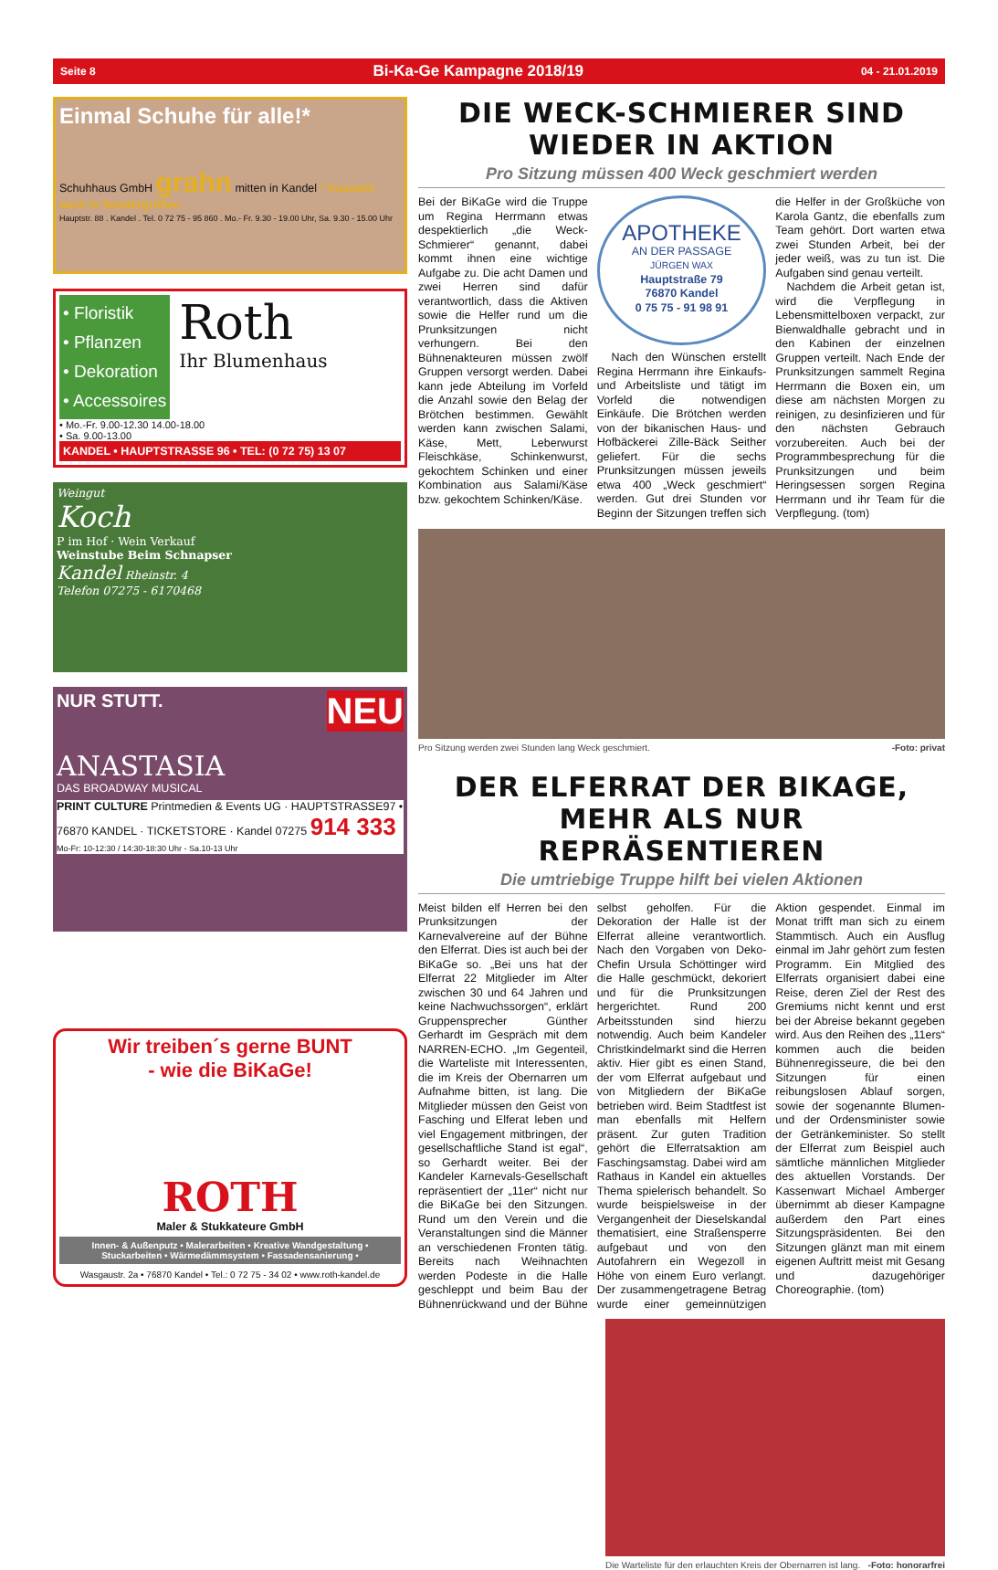Seite 8 Bi-Ka-Ge Kampagne 2018/19 04 - 21.01.2019
Einmal Schuhe für alle!*
Schuhhaus GmbH grahn mitten in Kandel * Auswahl auch in Sondergrößen
Hauptstr. 88 . Kandel . Tel. 0 72 75 - 95 860 . Mo.- Fr. 9.30 - 19.00 Uhr, Sa. 9.30 - 15.00 Uhr
• Floristik
• Pflanzen
• Dekoration
• Accessoires
Roth
Ihr Blumenhaus
• Mo.-Fr. 9.00-12.30 14.00-18.00
• Sa. 9.00-13.00
KANDEL • HAUPTSTRASSE 96 • TEL: (0 72 75) 13 07
Weingut
Koch
P im Hof · Wein Verkauf
Weinstube Beim Schnapser
Kandel Rheinstr. 4
Telefon 07275 - 6170468
NUR STUTT. NEU
ANASTASIA
DAS BROADWAY MUSICAL
PRINT CULTURE Printmedien & Events UG · HAUPTSTRASSE97 • 76870 KANDEL · TICKETSTORE · Kandel 07275 914 333
Mo-Fr: 10-12:30 / 14:30-18:30 Uhr - Sa.10-13 Uhr
Wir treiben´s gerne BUNT
- wie die BiKaGe!
ROTH
Maler & Stukkateure GmbH
Innen- & Außenputz • Malerarbeiten • Kreative Wandgestaltung • Stuckarbeiten • Wärmedämmsystem • Fassadensanierung •
Wasgaustr. 2a • 76870 Kandel • Tel.: 0 72 75 - 34 02 • www.roth-kandel.de
DIE WECK-SCHMIERER SIND WIEDER IN AKTION
Pro Sitzung müssen 400 Weck geschmiert werden
Bei der BiKaGe wird die Truppe um Regina Herrmann etwas despektierlich „die Weck-Schmierer“ genannt, dabei kommt ihnen eine wichtige Aufgabe zu. Die acht Damen und zwei Herren sind dafür verantwortlich, dass die Aktiven sowie die Helfer rund um die Prunksitzungen nicht verhungern. Bei den Bühnenakteuren müssen zwölf Gruppen versorgt werden. Dabei kann jede Abteilung im Vorfeld die Anzahl sowie den Belag der Brötchen bestimmen. Gewählt werden kann zwischen Salami, Käse, Mett, Leberwurst Fleischkäse, Schinkenwurst, gekochtem Schinken und einer Kombination aus Salami/Käse bzw. gekochtem Schinken/Käse.
APOTHEKE
AN DER PASSAGE
JÜRGEN WAX
Hauptstraße 79
76870 Kandel
0 75 75 - 91 98 91
Nach den Wünschen erstellt Regina Herrmann ihre Einkaufs- und Arbeitsliste und tätigt im Vorfeld die notwendigen Einkäufe. Die Brötchen werden von der bikanischen Haus- und Hofbäckerei Zille-Bäck Seither geliefert. Für die sechs Prunksitzungen müssen jeweils etwa 400 „Weck geschmiert“ werden. Gut drei Stunden vor Beginn der Sitzungen treffen sich die Helfer in der Großküche von Karola Gantz, die ebenfalls zum Team gehört. Dort warten etwa zwei Stunden Arbeit, bei der jeder weiß, was zu tun ist. Die Aufgaben sind genau verteilt.
Nachdem die Arbeit getan ist, wird die Verpflegung in Lebensmittelboxen verpackt, zur Bienwaldhalle gebracht und in den Kabinen der einzelnen Gruppen verteilt. Nach Ende der Prunksitzungen sammelt Regina Herrmann die Boxen ein, um diese am nächsten Morgen zu reinigen, zu desinfizieren und für den nächsten Gebrauch vorzubereiten. Auch bei der Programmbesprechung für die Prunksitzungen und beim Heringsessen sorgen Regina Herrmann und ihr Team für die Verpflegung. (tom)
Pro Sitzung werden zwei Stunden lang Weck geschmiert. -Foto: privat
DER ELFERRAT DER BIKAGE, MEHR ALS NUR REPRÄSENTIEREN
Die umtriebige Truppe hilft bei vielen Aktionen
Meist bilden elf Herren bei den Prunksitzungen der Karnevalvereine auf der Bühne den Elferrat. Dies ist auch bei der BiKaGe so. „Bei uns hat der Elferrat 22 Mitglieder im Alter zwischen 30 und 64 Jahren und keine Nachwuchssorgen“, erklärt Gruppensprecher Günther Gerhardt im Gespräch mit dem NARREN-ECHO. „Im Gegenteil, die Warteliste mit Interessenten, die im Kreis der Obernarren um Aufnahme bitten, ist lang. Die Mitglieder müssen den Geist von Fasching und Elferat leben und viel Engagement mitbringen, der gesellschaftliche Stand ist egal“, so Gerhardt weiter. Bei der Kandeler Karnevals-Gesellschaft repräsentiert der „11er“ nicht nur die BiKaGe bei den Sitzungen. Rund um den Verein und die Veranstaltungen sind die Männer an verschiedenen Fronten tätig. Bereits nach Weihnachten werden Podeste in die Halle geschleppt und beim Bau der Bühnenrückwand und der Bühne selbst geholfen. Für die Dekoration der Halle ist der Elferrat alleine verantwortlich. Nach den Vorgaben von Deko-Chefin Ursula Schöttinger wird die Halle geschmückt, dekoriert und für die Prunksitzungen hergerichtet. Rund 200 Arbeitsstunden sind hierzu notwendig. Auch beim Kandeler Christkindelmarkt sind die Herren aktiv. Hier gibt es einen Stand, der vom Elferrat aufgebaut und von Mitgliedern der BiKaGe betrieben wird. Beim Stadtfest ist man ebenfalls mit Helfern präsent. Zur guten Tradition gehört die Elferratsaktion am Faschingsamstag. Dabei wird am Rathaus in Kandel ein aktuelles Thema spielerisch behandelt. So wurde beispielsweise in der Vergangenheit der Dieselskandal thematisiert, eine Straßensperre aufgebaut und von den Autofahrern ein Wegezoll in Höhe von einem Euro verlangt. Der zusammengetragene Betrag wurde einer gemeinnützigen Aktion gespendet. Einmal im Monat trifft man sich zu einem Stammtisch. Auch ein Ausflug einmal im Jahr gehört zum festen Programm. Ein Mitglied des Elferrats organisiert dabei eine Reise, deren Ziel der Rest des Gremiums nicht kennt und erst bei der Abreise bekannt gegeben wird. Aus den Reihen des „11ers“ kommen auch die beiden Bühnenregisseure, die bei den Sitzungen für einen reibungslosen Ablauf sorgen, sowie der sogenannte Blumen- und der Ordensminister sowie der Getränkeminister. So stellt der Elferrat zum Beispiel auch sämtliche männlichen Mitglieder des aktuellen Vorstands. Der Kassenwart Michael Amberger übernimmt ab dieser Kampagne außerdem den Part eines Sitzungspräsidenten. Bei den Sitzungen glänzt man mit einem eigenen Auftritt meist mit Gesang und dazugehöriger Choreographie. (tom)
Die Warteliste für den erlauchten Kreis der Obernarren ist lang. -Foto: honorarfrei